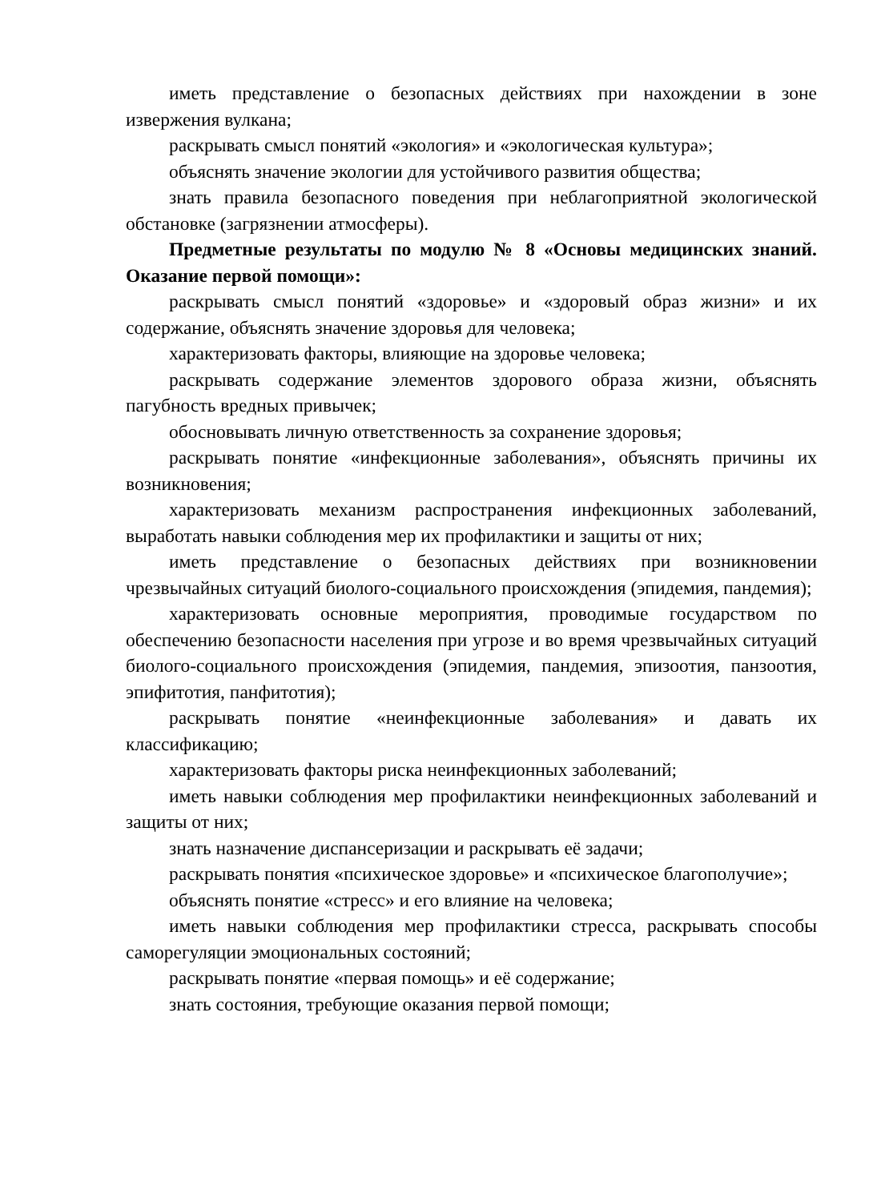иметь представление о безопасных действиях при нахождении в зоне извержения вулкана;
раскрывать смысл понятий «экология» и «экологическая культура»;
объяснять значение экологии для устойчивого развития общества;
знать правила безопасного поведения при неблагоприятной экологической обстановке (загрязнении атмосферы).
Предметные результаты по модулю № 8 «Основы медицинских знаний. Оказание первой помощи»:
раскрывать смысл понятий «здоровье» и «здоровый образ жизни» и их содержание, объяснять значение здоровья для человека;
характеризовать факторы, влияющие на здоровье человека;
раскрывать содержание элементов здорового образа жизни, объяснять пагубность вредных привычек;
обосновывать личную ответственность за сохранение здоровья;
раскрывать понятие «инфекционные заболевания», объяснять причины их возникновения;
характеризовать механизм распространения инфекционных заболеваний, выработать навыки соблюдения мер их профилактики и защиты от них;
иметь представление о безопасных действиях при возникновении чрезвычайных ситуаций биолого-социального происхождения (эпидемия, пандемия);
характеризовать основные мероприятия, проводимые государством по обеспечению безопасности населения при угрозе и во время чрезвычайных ситуаций биолого-социального происхождения (эпидемия, пандемия, эпизоотия, панзоотия, эпифитотия, панфитотия);
раскрывать понятие «неинфекционные заболевания» и давать их классификацию;
характеризовать факторы риска неинфекционных заболеваний;
иметь навыки соблюдения мер профилактики неинфекционных заболеваний и защиты от них;
знать назначение диспансеризации и раскрывать её задачи;
раскрывать понятия «психическое здоровье» и «психическое благополучие»;
объяснять понятие «стресс» и его влияние на человека;
иметь навыки соблюдения мер профилактики стресса, раскрывать способы саморегуляции эмоциональных состояний;
раскрывать понятие «первая помощь» и её содержание;
знать состояния, требующие оказания первой помощи;